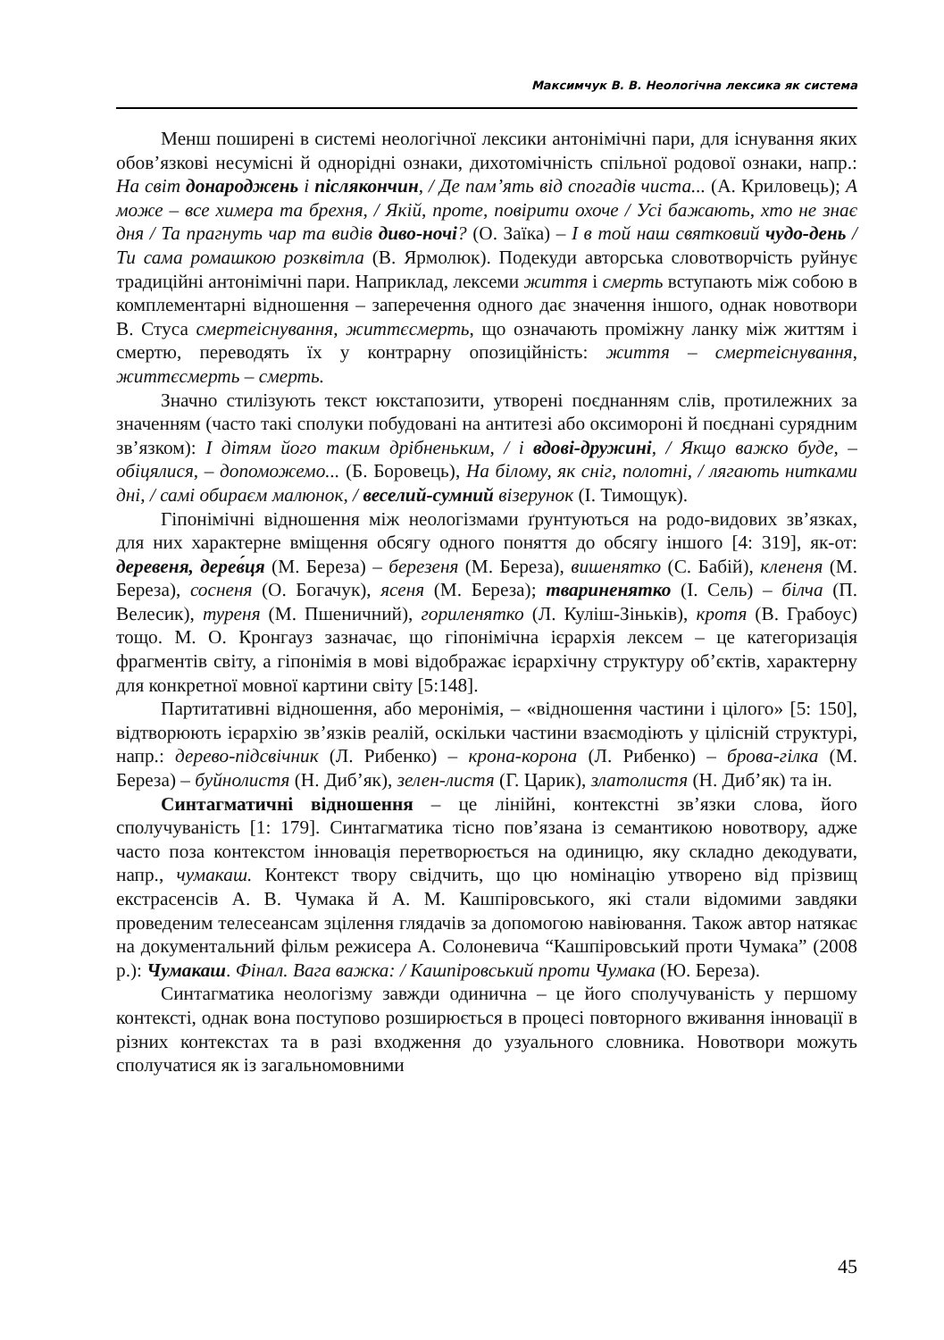Максимчук В. В. Неологічна лексика як система
Менш поширені в системі неологічної лексики антонімічні пари, для існування яких обов’язкові несумісні й однорідні ознаки, дихотомічність спільної родової ознаки, напр.: На світ донароджень і післякончин, / Де пам’ять від спогадів чиста... (А. Криловець); А може – все химера та брехня, / Якій, проте, повірити охоче / Усі бажають, хто не знає дня / Та прагнуть чар та видів диво-ночі? (О. Заїка) – І в той наш святковий чудо-день / Ти сама ромашкою розквітла (В. Ярмолюк). Подекуди авторська словотворчість руйнує традиційні антонімічні пари. Наприклад, лексеми життя і смерть вступають між собою в комплементарні відношення – заперечення одного дає значення іншого, однак новотвори В. Стуса смертеіснування, життєсмерть, що означають проміжну ланку між життям і смертю, переводять їх у контрарну опозиційність: життя – смертеіснування, життєсмерть – смерть.
Значно стилізують текст юкстапозити, утворені поєднанням слів, протилежних за значенням (часто такі сполуки побудовані на антитезі або оксимороні й поєднані сурядним зв’язком): І дітям його таким дрібненьким, / і вдові-дружині, / Якщо важко буде, – обіцялися, – допоможемо... (Б. Боровець), На білому, як сніг, полотні, / лягають нитками дні, / самі обираєм малюнок, / веселий-сумний візерунок (І. Тимощук).
Гіпонімічні відношення між неологізмами ґрунтуються на родо-видових зв’язках, для них характерне вміщення обсягу одного поняття до обсягу іншого [4: 319], як-от: деревеня, дерев́ця (М. Береза) – березеня (М. Береза), вишенятко (С. Бабій), клененя (М. Береза), сосненя (О. Богачук), ясеня (М. Береза); твариненятко (І. Сель) – білча (П. Велесик), туреня (М. Пшеничний), гориленятко (Л. Куліш-Зіньків), кротя (В. Грабоус) тощо. М. О. Кронгауз зазначає, що гіпонімічна ієрархія лексем – це категоризація фрагментів світу, а гіпонімія в мові відображає ієрархічну структуру об’єктів, характерну для конкретної мовної картини світу [5:148].
Партитативні відношення, або меронімія, – «відношення частини і цілого» [5: 150], відтворюють ієрархію зв’язків реалій, оскільки частини взаємодіють у цілісній структурі, напр.: дерево-підсвічник (Л. Рибенко) – крона-корона (Л. Рибенко) – брова-гілка (М. Береза) – буйнолистя (Н. Диб’як), зелен-листя (Г. Царик), златолистя (Н. Диб’як) та ін.
Синтагматичні відношення – це лінійні, контекстні зв’язки слова, його сполучуваність [1: 179]. Синтагматика тісно пов’язана із семантикою новотвору, адже часто поза контекстом інновація перетворюється на одиницю, яку складно декодувати, напр., чумакаш. Контекст твору свідчить, що цю номінацію утворено від прізвищ екстрасенсів А. В. Чумака й А. М. Кашпіровського, які стали відомими завдяки проведеним телесеансам зцілення глядачів за допомогою навіювання. Також автор натякає на документальний фільм режисера А. Солоневича “Кашпіровський проти Чумака” (2008 р.): Чумакаш. Фінал. Вага важка: / Кашпіровський проти Чумака (Ю. Береза).
Синтагматика неологізму завжди одинична – це його сполучуваність у першому контексті, однак вона поступово розширюється в процесі повторного вживання інновації в різних контекстах та в разі входження до узуального словника. Новотвори можуть сполучатися як із загальномовними
45